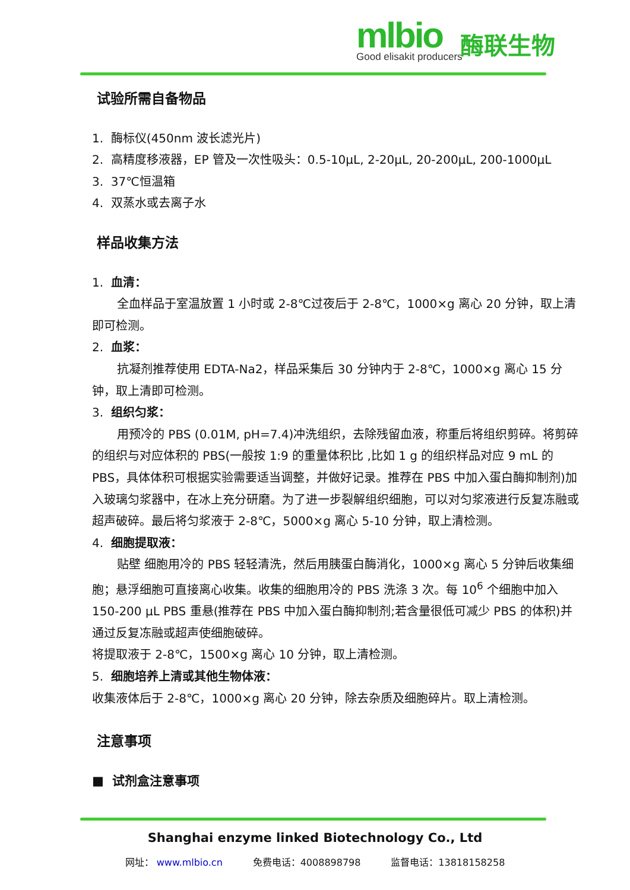mlbio
Good elisakit producers
酶联生物
试验所需自备物品
1. 酶标仪(450nm 波长滤光片)
2. 高精度移液器，EP 管及一次性吸头：0.5-10μL, 2-20μL, 20-200μL, 200-1000μL
3. 37℃恒温箱
4. 双蒸水或去离子水
样品收集方法
1. 血清：
全血样品于室温放置 1 小时或 2-8℃过夜后于 2-8℃，1000×g 离心 20 分钟，取上清即可检测。
2. 血浆：
抗凝剂推荐使用 EDTA-Na2，样品采集后 30 分钟内于 2-8℃，1000×g 离心 15 分钟，取上清即可检测。
3. 组织匀浆：
用预冷的 PBS (0.01M, pH=7.4)冲洗组织，去除残留血液，称重后将组织剪碎。将剪碎的组织与对应体积的 PBS(一般按 1:9 的重量体积比 ,比如 1 g 的组织样品对应 9 mL 的 PBS，具体体积可根据实验需要适当调整，并做好记录。推荐在 PBS 中加入蛋白酶抑制剂)加入玻璃匀浆器中，在冰上充分研磨。为了进一步裂解组织细胞，可以对匀浆液进行反复冻融或超声破碎。最后将匀浆液于 2-8℃，5000×g 离心 5-10 分钟，取上清检测。
4. 细胞提取液：
贴壁 细胞用冷的 PBS 轻轻清洗，然后用胰蛋白酶消化，1000×g 离心 5 分钟后收集细胞；悬浮细胞可直接离心收集。收集的细胞用冷的 PBS 洗涤 3 次。每 10<sup>6</sup> 个细胞中加入 150-200 μL PBS 重悬(推荐在 PBS 中加入蛋白酶抑制剂;若含量很低可减少 PBS 的体积)并通过反复冻融或超声使细胞破碎。
将提取液于 2-8℃，1500×g 离心 10 分钟，取上清检测。
5. 细胞培养上清或其他生物体液：
收集液体后于 2-8℃，1000×g 离心 20 分钟，除去杂质及细胞碎片。取上清检测。
注意事项
■ 试剂盒注意事项
Shanghai enzyme linked Biotechnology Co., Ltd
网址： www.mlbio.cn 免费电话：4008898798 监督电话：13818158258